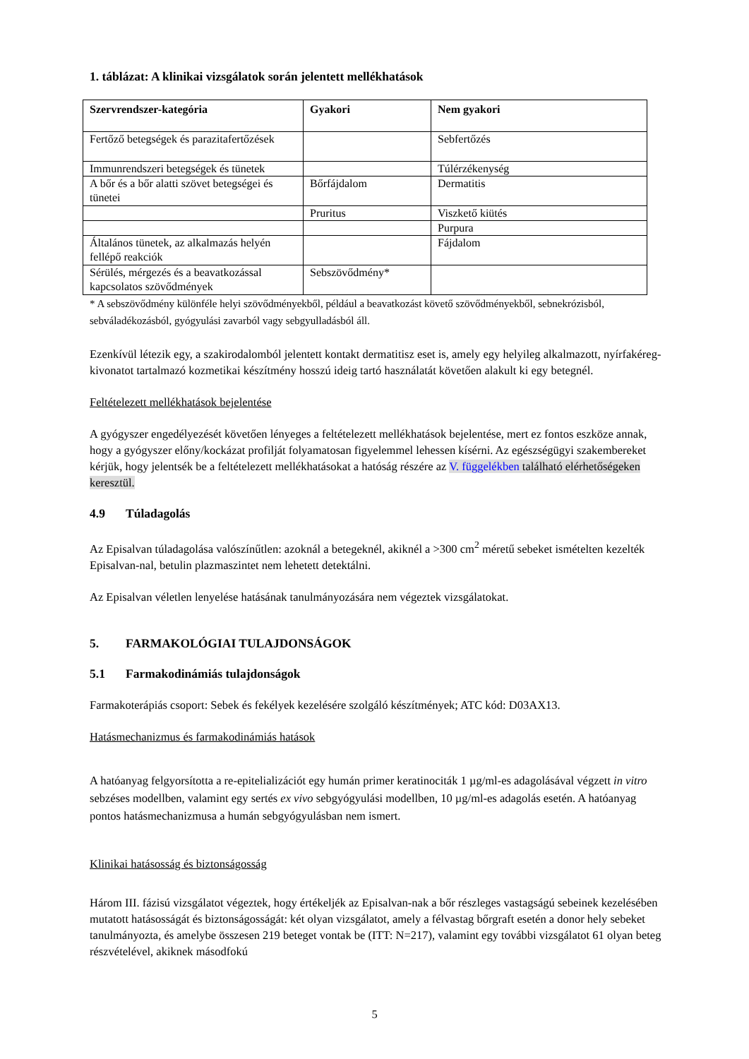1. táblázat: A klinikai vizsgálatok során jelentett mellékhatások
| Szervrendszer-kategória | Gyakori | Nem gyakori |
| --- | --- | --- |
| Fertőző betegségek és parazitafertőzések | | Sebfertőzés |
| Immunrendszeri betegségek és tünetek | | Túlérzékenység |
| A bőr és a bőr alatti szövet betegségei és tünetei | Bőrfájdalom | Dermatitis |
| | Pruritus | Viszkető kiütés |
| | | Purpura |
| Általános tünetek, az alkalmazás helyén fellépő reakciók | | Fájdalom |
| Sérülés, mérgezés és a beavatkozással kapcsolatos szövődmények | Sebszövődmény* | |
* A sebszövődmény különféle helyi szövődményekből, például a beavatkozást követő szövődményekből, sebnekrózisból, sebváladékozásból, gyógyulási zavarból vagy sebgyulladásból áll.
Ezenkívül létezik egy, a szakirodalomból jelentett kontakt dermatitisz eset is, amely egy helyileg alkalmazott, nyírfakéreg-kivonatot tartalmazó kozmetikai készítmény hosszú ideig tartó használatát követően alakult ki egy betegnél.
Feltételezett mellékhatások bejelentése
A gyógyszer engedélyezését követően lényeges a feltételezett mellékhatások bejelentése, mert ez fontos eszköze annak, hogy a gyógyszer előny/kockázat profilját folyamatosan figyelemmel lehessen kísérni. Az egészségügyi szakembereket kérjük, hogy jelentsék be a feltételezett mellékhatásokat a hatóság részére az V. függelékben található elérhetőségeken keresztül.
4.9 Túladagolás
Az Episalvan túladagolása valószínűtlen: azoknál a betegeknél, akiknél a >300 cm<sup>2</sup> méretű sebeket ismételten kezelték Episalvan-nal, betulin plazmaszintet nem lehetett detektálni.
Az Episalvan véletlen lenyelése hatásának tanulmányozására nem végeztek vizsgálatokat.
5. FARMAKOLÓGIAI TULAJDONSÁGOK
5.1 Farmakodinámiás tulajdonságok
Farmakoterápiás csoport: Sebek és fekélyek kezelésére szolgáló készítmények; ATC kód: D03AX13.
Hatásmechanizmus és farmakodinámiás hatások
A hatóanyag felgyorsította a re-epitelializációt egy humán primer keratinociták 1 µg/ml-es adagolásával végzett in vitro sebzéses modellben, valamint egy sertés ex vivo sebgyógyulási modellben, 10 µg/ml-es adagolás esetén. A hatóanyag pontos hatásmechanizmusa a humán sebgyógyulásban nem ismert.
Klinikai hatásosság és biztonságosság
Három III. fázisú vizsgálatot végeztek, hogy értékeljék az Episalvan-nak a bőr részleges vastagságú sebeinek kezelésében mutatott hatásosságát és biztonságosságát: két olyan vizsgálatot, amely a félvastag bőrgraft esetén a donor hely sebeket tanulmányozta, és amelybe összesen 219 beteget vontak be (ITT: N=217), valamint egy további vizsgálatot 61 olyan beteg részvételével, akiknek másodfokú
5